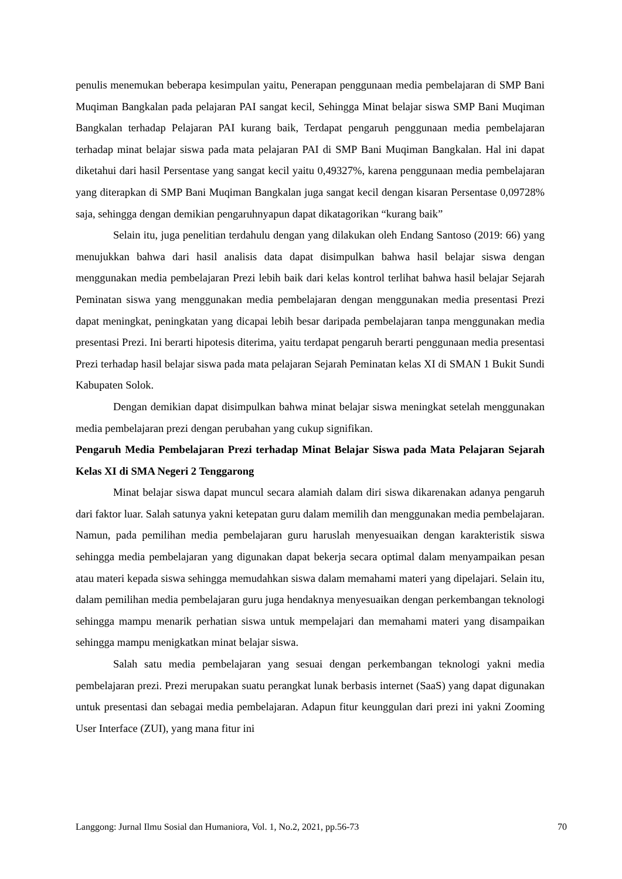penulis menemukan beberapa kesimpulan yaitu, Penerapan penggunaan media pembelajaran di SMP Bani Muqiman Bangkalan pada pelajaran PAI sangat kecil, Sehingga Minat belajar siswa SMP Bani Muqiman Bangkalan terhadap Pelajaran PAI kurang baik, Terdapat pengaruh penggunaan media pembelajaran terhadap minat belajar siswa pada mata pelajaran PAI di SMP Bani Muqiman Bangkalan. Hal ini dapat diketahui dari hasil Persentase yang sangat kecil yaitu 0,49327%, karena penggunaan media pembelajaran yang diterapkan di SMP Bani Muqiman Bangkalan juga sangat kecil dengan kisaran Persentase 0,09728% saja, sehingga dengan demikian pengaruhnyapun dapat dikatagorikan “kurang baik”
Selain itu, juga penelitian terdahulu dengan yang dilakukan oleh Endang Santoso (2019: 66) yang menujukkan bahwa dari hasil analisis data dapat disimpulkan bahwa hasil belajar siswa dengan menggunakan media pembelajaran Prezi lebih baik dari kelas kontrol terlihat bahwa hasil belajar Sejarah Peminatan siswa yang menggunakan media pembelajaran dengan menggunakan media presentasi Prezi dapat meningkat, peningkatan yang dicapai lebih besar daripada pembelajaran tanpa menggunakan media presentasi Prezi. Ini berarti hipotesis diterima, yaitu terdapat pengaruh berarti penggunaan media presentasi Prezi terhadap hasil belajar siswa pada mata pelajaran Sejarah Peminatan kelas XI di SMAN 1 Bukit Sundi Kabupaten Solok.
Dengan demikian dapat disimpulkan bahwa minat belajar siswa meningkat setelah menggunakan media pembelajaran prezi dengan perubahan yang cukup signifikan.
Pengaruh Media Pembelajaran Prezi terhadap Minat Belajar Siswa pada Mata Pelajaran Sejarah Kelas XI di SMA Negeri 2 Tenggarong
Minat belajar siswa dapat muncul secara alamiah dalam diri siswa dikarenakan adanya pengaruh dari faktor luar. Salah satunya yakni ketepatan guru dalam memilih dan menggunakan media pembelajaran. Namun, pada pemilihan media pembelajaran guru haruslah menyesuaikan dengan karakteristik siswa sehingga media pembelajaran yang digunakan dapat bekerja secara optimal dalam menyampaikan pesan atau materi kepada siswa sehingga memudahkan siswa dalam memahami materi yang dipelajari. Selain itu, dalam pemilihan media pembelajaran guru juga hendaknya menyesuaikan dengan perkembangan teknologi sehingga mampu menarik perhatian siswa untuk mempelajari dan memahami materi yang disampaikan sehingga mampu menigkatkan minat belajar siswa.
Salah satu media pembelajaran yang sesuai dengan perkembangan teknologi yakni media pembelajaran prezi. Prezi merupakan suatu perangkat lunak berbasis internet (SaaS) yang dapat digunakan untuk presentasi dan sebagai media pembelajaran. Adapun fitur keunggulan dari prezi ini yakni Zooming User Interface (ZUI), yang mana fitur ini
Langgong: Jurnal Ilmu Sosial dan Humaniora, Vol. 1, No.2, 2021, pp.56-73 70